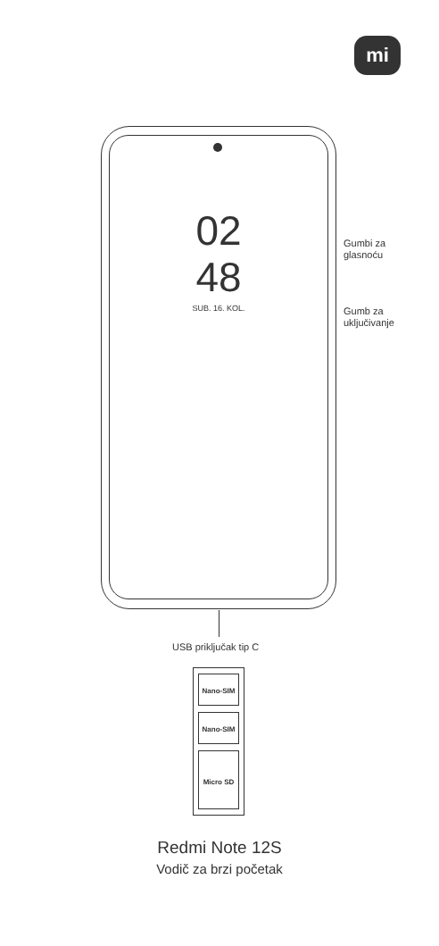mi
02
48
SUB. 16. KOL.
Gumbi za
glasnoću
Gumb za
uključivanje
USB priključak tip C
Nano-SIM
Nano-SIM
Micro SD
Redmi Note 12S
Vodič za brzi početak